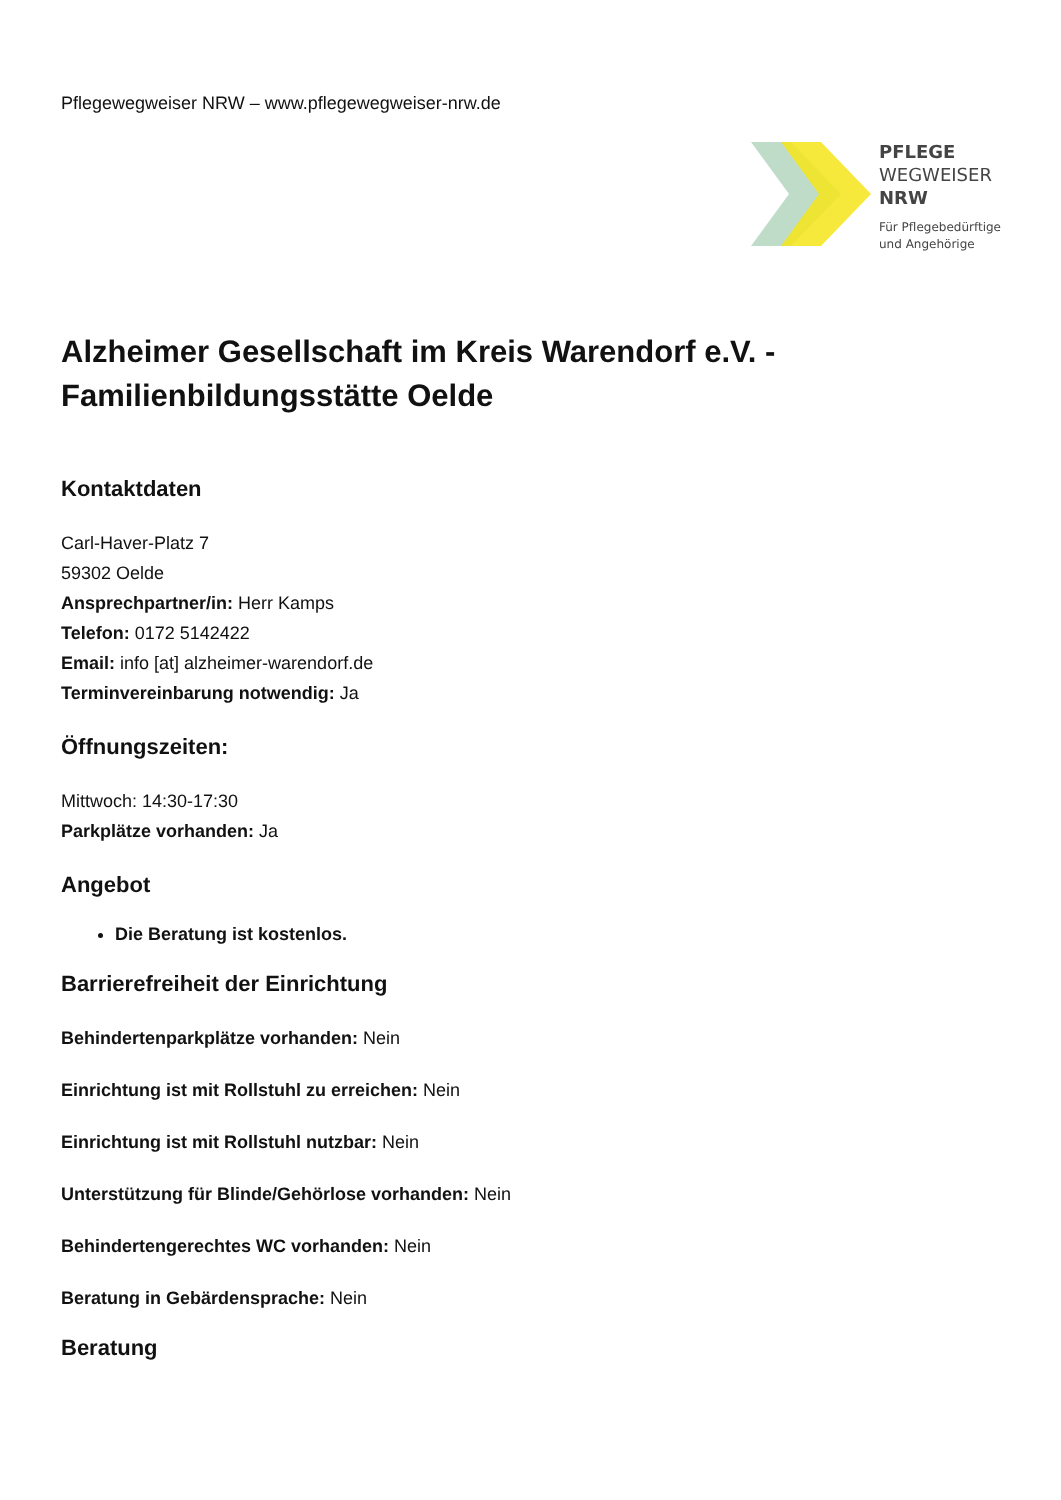Pflegewegweiser NRW – www.pflegewegweiser-nrw.de
PFLEGE
WEGWEISER
NRW
Für Pflegebedürftige
und Angehörige
Alzheimer Gesellschaft im Kreis Warendorf e.V. - Familienbildungsstätte Oelde
Kontaktdaten
Carl-Haver-Platz 7
59302 Oelde
Ansprechpartner/in: Herr Kamps
Telefon: 0172 5142422
Email: info [at] alzheimer-warendorf.de
Terminvereinbarung notwendig: Ja
Öffnungszeiten:
Mittwoch: 14:30-17:30
Parkplätze vorhanden: Ja
Angebot
Die Beratung ist kostenlos.
Barrierefreiheit der Einrichtung
Behindertenparkplätze vorhanden: Nein
Einrichtung ist mit Rollstuhl zu erreichen: Nein
Einrichtung ist mit Rollstuhl nutzbar: Nein
Unterstützung für Blinde/Gehörlose vorhanden: Nein
Behindertengerechtes WC vorhanden: Nein
Beratung in Gebärdensprache: Nein
Beratung